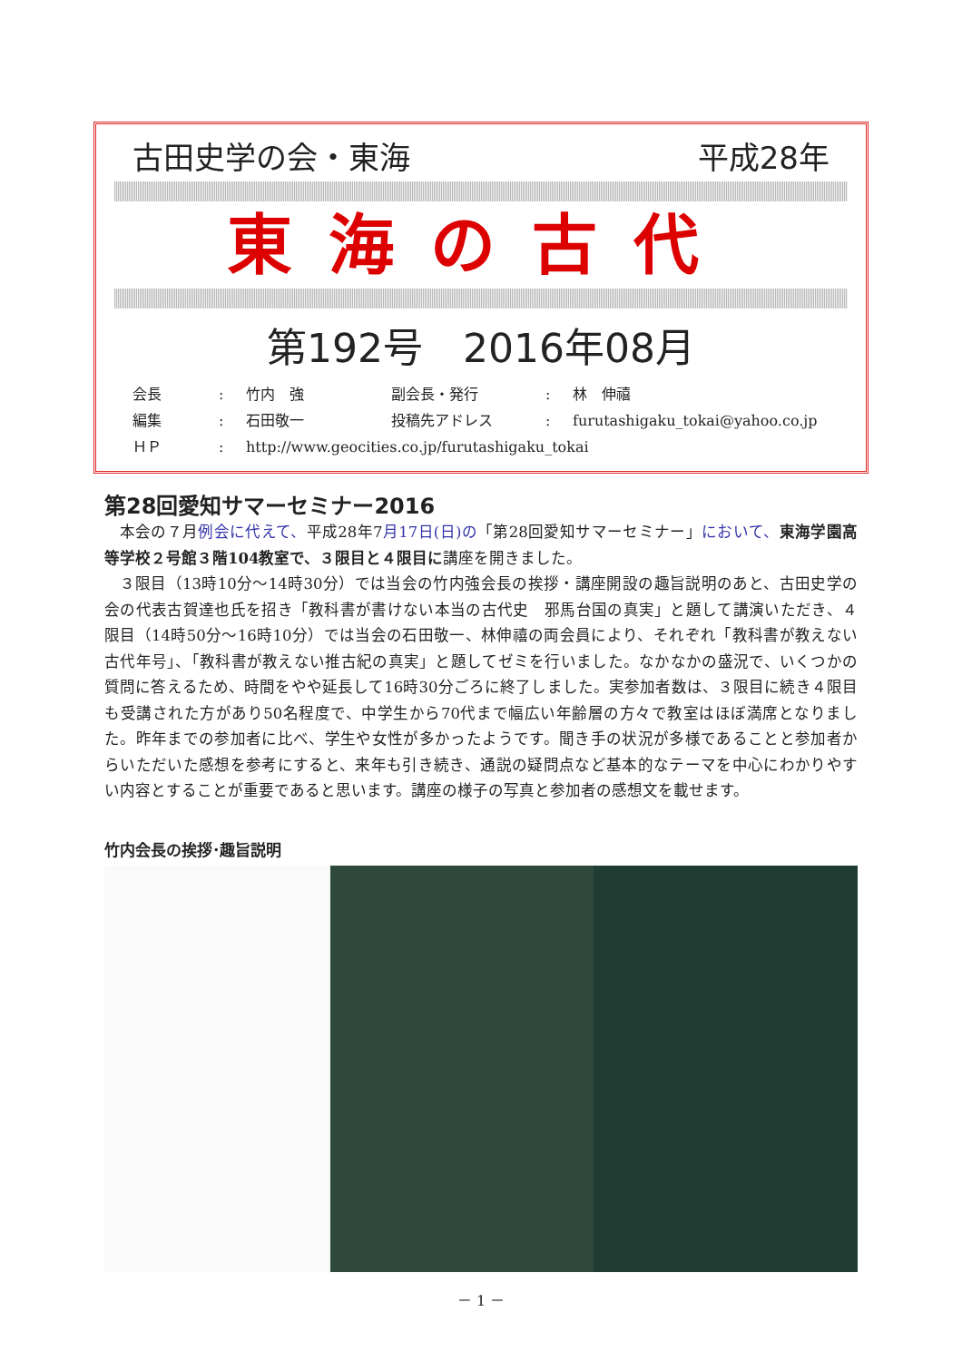古田史学の会・東海 平成28年
東海の古代
第192号　2016年08月
会長: 竹内　強 副会長・発行: 林　伸禧
編集: 石田敬一 投稿先アドレス: furutashigaku_tokai@yahoo.co.jp
ＨＰ: http://www.geocities.co.jp/furutashigaku_tokai
第28回愛知サマーセミナー2016
本会の７月例会に代えて、平成28年7月17日(日)の「第28回愛知サマーセミナー」において、東海学園高等学校２号館３階104教室で、３限目と４限目に講座を開きました。
３限目（13時10分～14時30分）では当会の竹内強会長の挨拶・講座開設の趣旨説明のあと、古田史学の会の代表古賀達也氏を招き「教科書が書けない本当の古代史　邪馬台国の真実」と題して講演いただき、４限目（14時50分～16時10分）では当会の石田敬一、林伸禧の両会員により、それぞれ「教科書が教えない古代年号」、「教科書が教えない推古紀の真実」と題してゼミを行いました。なかなかの盛況で、いくつかの質問に答えるため、時間をやや延長して16時30分ごろに終了しました。実参加者数は、３限目に続き４限目も受講された方があり50名程度で、中学生から70代まで幅広い年齢層の方々で教室はほぼ満席となりました。昨年までの参加者に比べ、学生や女性が多かったようです。聞き手の状況が多様であることと参加者からいただいた感想を参考にすると、来年も引き続き、通説の疑問点など基本的なテーマを中心にわかりやすい内容とすることが重要であると思います。講座の様子の写真と参加者の感想文を載せます。
竹内会長の挨拶･趣旨説明
－ 1 －